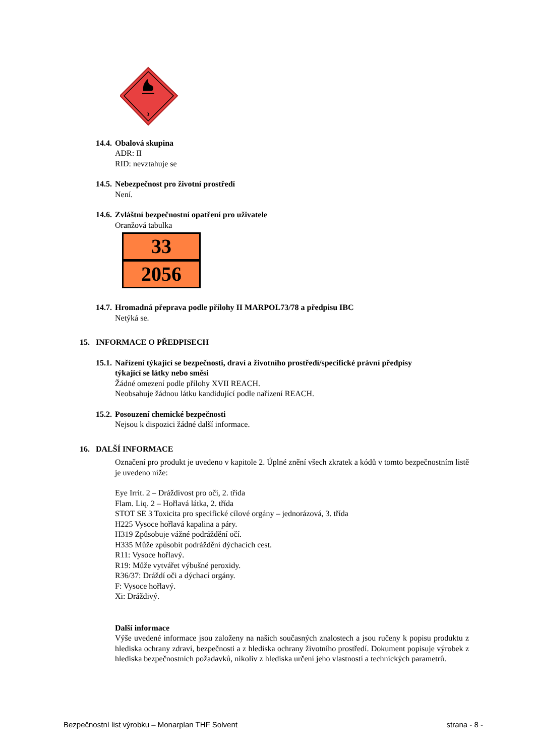3
14.4. Obalová skupina
ADR: II
RID: nevztahuje se
14.5. Nebezpečnost pro životní prostředí
Není.
14.6. Zvláštní bezpečnostní opatření pro uživatele
Oranžová tabulka
33
2056
14.7. Hromadná přeprava podle přílohy II MARPOL73/78 a předpisu IBC
Netýká se.
15. INFORMACE O PŘEDPISECH
15.1. Nařízení týkající se bezpečnosti, draví a životního prostředí/specifické právní předpisy
týkající se látky nebo směsi
Žádné omezení podle přílohy XVII REACH.
Neobsahuje žádnou látku kandidující podle nařízení REACH.
15.2. Posouzení chemické bezpečnosti
Nejsou k dispozici žádné další informace.
16. DALŠÍ INFORMACE
Označení pro produkt je uvedeno v kapitole 2. Úplné znění všech zkratek a kódů v tomto bezpečnostním listě je uvedeno níže:
Eye Irrit. 2 – Dráždivost pro oči, 2. třída
Flam. Liq. 2 – Hořlavá látka, 2. třída
STOT SE 3 Toxicita pro specifické cílové orgány – jednorázová, 3. třída
H225 Vysoce hořlavá kapalina a páry.
H319 Způsobuje vážné podráždění očí.
H335 Může způsobit podráždění dýchacích cest.
R11: Vysoce hořlavý.
R19: Může vytvářet výbušné peroxidy.
R36/37: Dráždí oči a dýchací orgány.
F: Vysoce hořlavý.
Xi: Dráždivý.
Další informace
Výše uvedené informace jsou založeny na našich současných znalostech a jsou ručeny k popisu produktu z hlediska ochrany zdraví, bezpečnosti a z hlediska ochrany životního prostředí. Dokument popisuje výrobek z hlediska bezpečnostních požadavků, nikoliv z hlediska určení jeho vlastností a technických parametrů.
Bezpečnostní list výrobku – Monarplan THF Solvent strana - 8 -